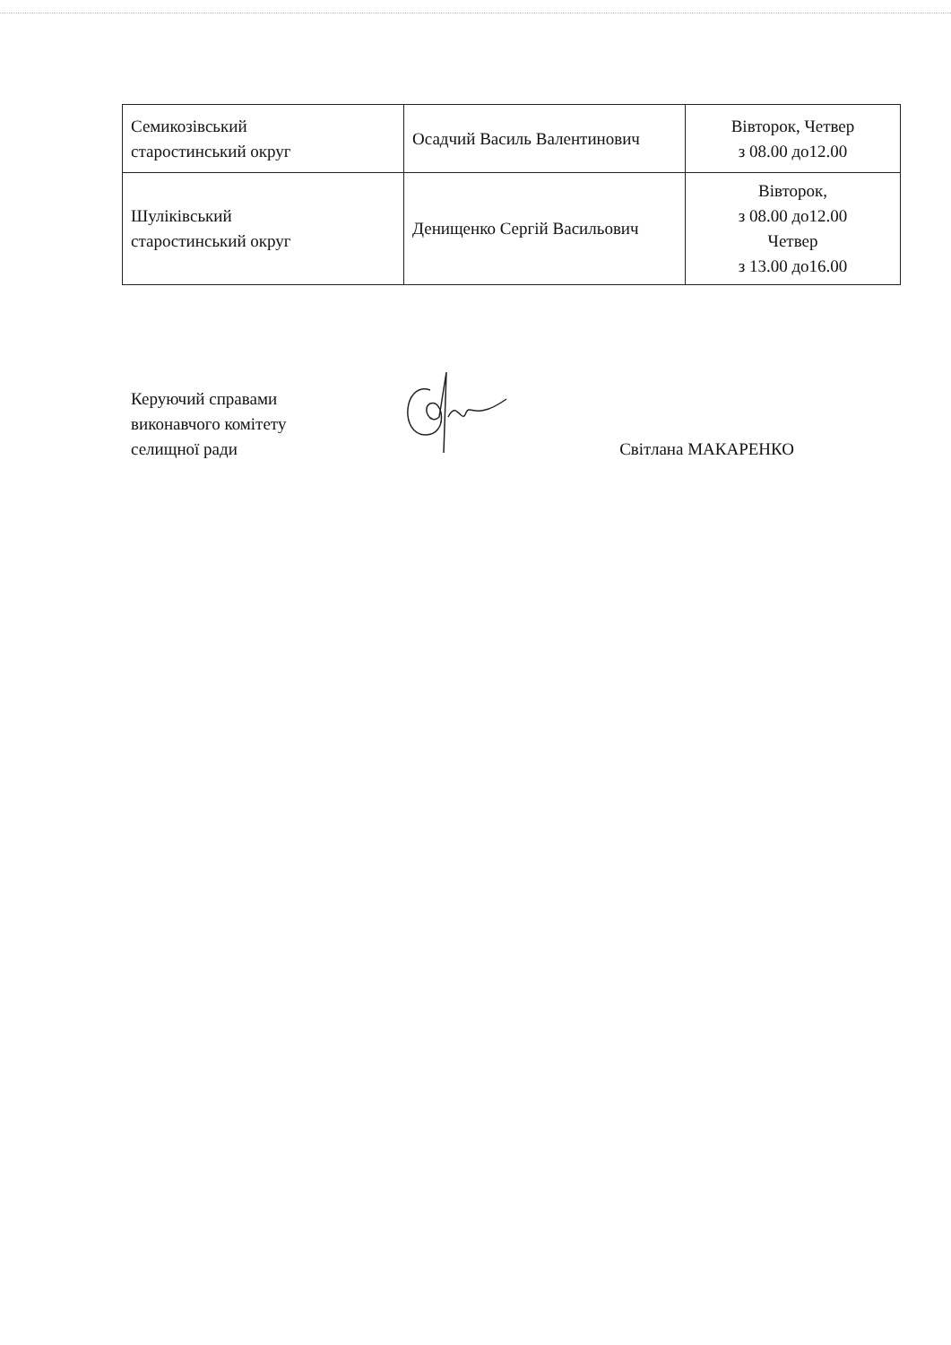| Семикозівський старостинський округ | Осадчий Василь Валентинович | Вівторок, Четвер з 08.00 до12.00 |
| Шуліківський старостинський округ | Денищенко Сергій Васильович | Вівторок, з 08.00 до12.00 Четвер з 13.00 до16.00 |
Керуючий справами
виконавчого комітету
селищної ради
Світлана МАКАРЕНКО